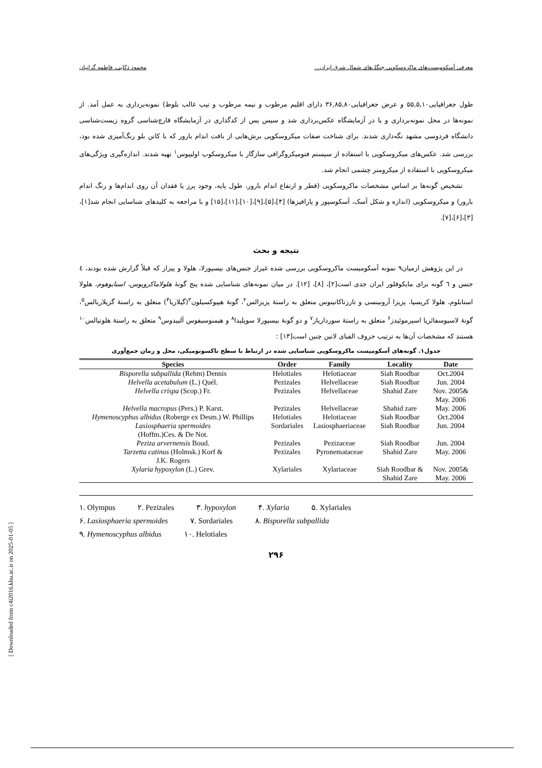معرفی آسکومیست‌های ماکروسکوپی جنگل‌های شمال شرق ایران... محمود ذکایی، فاطمه گرانیان
طول جغرافیایی۵۵,۵,۱۰ و عرض جغرافیایی۳۶,۸۵,۸۰ دارای اقلیم مرطوب و نیمه مرطوب و تیپ غالب بلوط) نمونه‌برداری به عمل آمد. از نمونه‌ها در محل نمونه‌برداری و یا در آزمایشگاه عکس‌برداری شد و سپس پس از کدگذاری در آزمایشگاه قارچ‌شناسی گروه زیست‌شناسی دانشگاه فردوسی مشهد نگه‌داری شدند. برای شناخت صفات میکروسکوپی برش‌هایی از بافت اندام بارور که با کاتن بلو رنگ‌آمیزی شده بود، بررسی شد. عکس‌های میکروسکوپی با استفاده از سیستم فتومیکروگرافی سازگار با میکروسکوپ اولیپوس<sup>۱</sup> تهیه شدند. اندازه‌گیری ویژگی‌های میکروسکوپی با استفاده از میکرومتر چشمی انجام شد.
تشخیص گونه‌ها بر اساس مشخصات ماکروسکوپی (قطر و ارتفاع اندام بارور، طول پایه، وجود پرز یا فقدان آن روی اندام‌ها و رنگ اندام بارور) و میکروسکوپی (اندازه و شکل آسک، آسکوسپور و پارافیزها) [۴]،[۵]،[۹]،[۱۰]،[۱۱]،[۱۵] و با مراجعه به کلیدهای شناسایی انجام شد[۱]،[۳]،[۶]،[۷].
نتیجه و بحث
در این پژوهش ازمیان۹ نمونه آسکومیست ماکروسکوپی بررسی شده غیراز جنس‌های بیسپورلا، هلولا و پیزاز که قبلاً گزارش شده بودند، ٤ جنس و ٦ گونه برای مایکوفلور ایران جدی است[۲]، [۸]، [۱۲]. در میان نمونه‌های شناسایی شده پنج گونهٔ هلولاماکروپوس، استابوهوم، هلولا استابلوم، هلولا کریسپا، پزیزا آرونینسی و تارزتاکاتینوس متعلق به راستهٔ پزیزالس<sup>۲</sup>، گونهٔ هیپوکسیلون<sup>۳</sup>(گیلاریا<sup>۴</sup>) متعلق به راستهٔ گزیلاریالس<sup>۵</sup>، گونهٔ لاسیوسفائریا اسپرموئیدز<sup>۶</sup> متعلق به راستهٔ سورداریاز<sup>۷</sup> و دو گونهٔ بیسپورلا سوپلیدا<sup>۸</sup> و هیمنوسیفوس آلبیدوس<sup>۹</sup> متعلق به راستهٔ هلوتیالس<sup>۱۰</sup> هستند که مشخصات آن‌ها به ترتیب حروف الفبای لاتین چنین است[۱۳] :
جدول۱. گونه‌های آسکومیست ماکروسکوپی شناسایی شده در ارتباط با سطح تاکسونومیکی، محل و زمان جمع‌آوری
| Species | Order | Family | Locality | Date |
| --- | --- | --- | --- | --- |
| Bisporella subpallida (Rehm) Dennis | Helotiales | Helotiaceae | Siah Roodbar | Oct.2004 |
| Helvella acetabulum (L.) Quél. | Pezizales | Helvellaceae | Siah Roodbar | Jun. 2004 |
| Helvella crispa (Scop.) Fr. | Pezizales | Helvellaceae | Shahid Zare | Nov. 2005& May. 2006 |
| Helvella macropus (Pers.) P. Karst. | Pezizales | Helvellaceae | Shahid zare | May. 2006 |
| Hymenoscyphus albidus (Roberge ex Desm.) W. Phillips | Helotiales | Helotiaceae | Siah Roodbar | Oct.2004 |
| Lasiosphaeria spermoides (Hoffm.)Ces. & De Not. | Sordariales | Lasiosphaeriaceae | Siah Roodbar | Jun. 2004 |
| Peziza arvernensis Boud. | Pezizales | Pezizaceae | Siah Roodbar | Jun. 2004 |
| Tarzetta catinus (Holmsk.) Korf & J.K. Rogers | Pezizales | Pyronemataceae | Shahid Zare | May. 2006 |
| Xylaria hypoxylon (L.) Grev. | Xylariales | Xylariaceae | Siah Roodbar & Shahid Zare | Nov. 2005& May. 2006 |
۱. Olympus ۲. Pezizales ۳. hypoxylon ۴. Xylaria ۵. Xylariales
۶. Lasiosphaeria spermoides ۷. Sordariales ۸. Bisporella subpallida
۹. Hymenoscyphus albidus ۱۰. Helotiales
۲۹۶
[ Downloaded from c4i2016.khu.ac.ir on 2025-01-05 ]